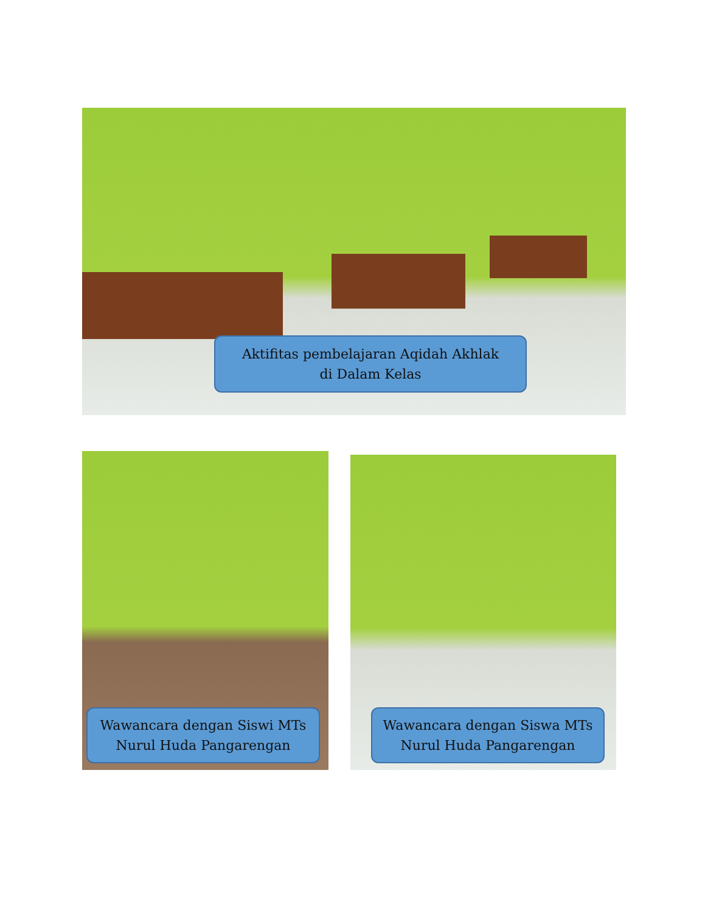Aktifitas pembelajaran Aqidah Akhlak
di Dalam Kelas
Wawancara dengan Siswi MTs
Nurul Huda Pangarengan
Wawancara dengan Siswa MTs
Nurul Huda Pangarengan